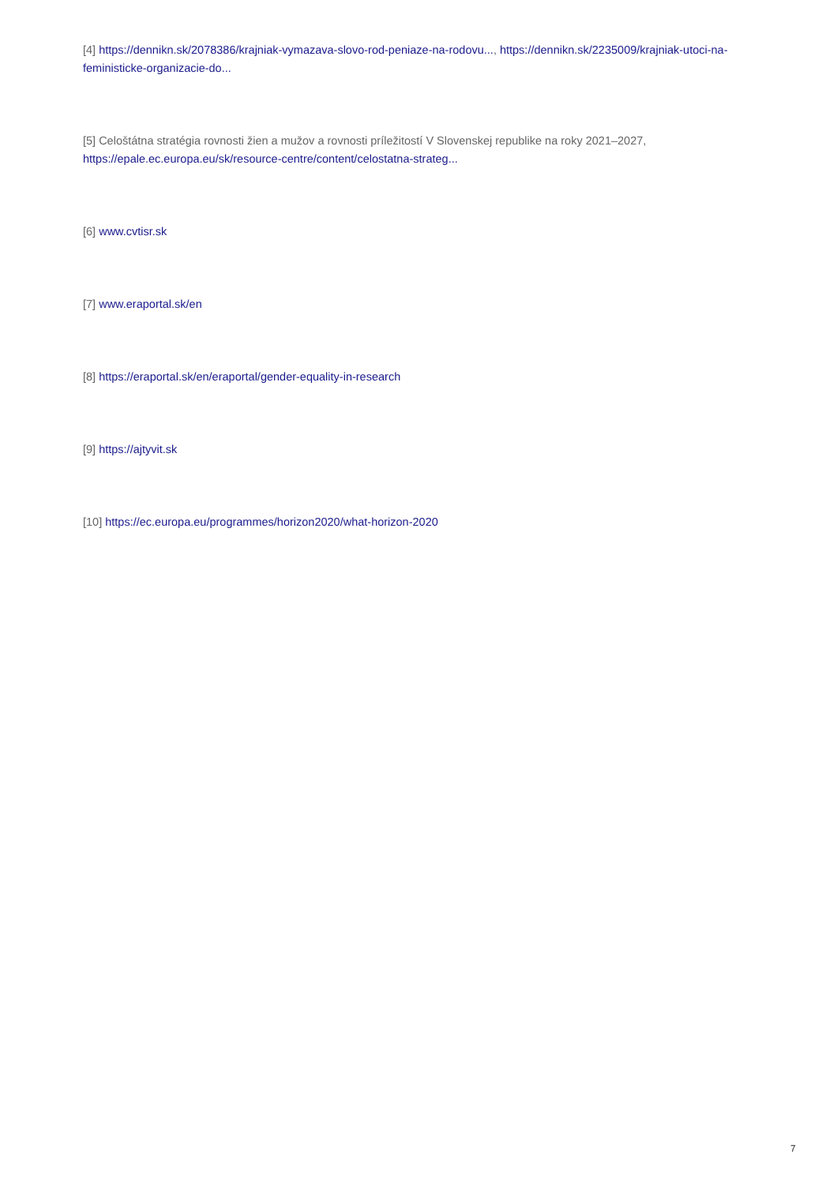[4] https://dennikn.sk/2078386/krajniak-vymazava-slovo-rod-peniaze-na-rodovu..., https://dennikn.sk/2235009/krajniak-utoci-na-feministicke-organizacie-do...
[5] Celoštátna stratégia rovnosti žien a mužov a rovnosti príležitostí V Slovenskej republike na roky 2021–2027, https://epale.ec.europa.eu/sk/resource-centre/content/celostatna-strateg...
[6] www.cvtisr.sk
[7] www.eraportal.sk/en
[8] https://eraportal.sk/en/eraportal/gender-equality-in-research
[9] https://ajtyvit.sk
[10] https://ec.europa.eu/programmes/horizon2020/what-horizon-2020
7